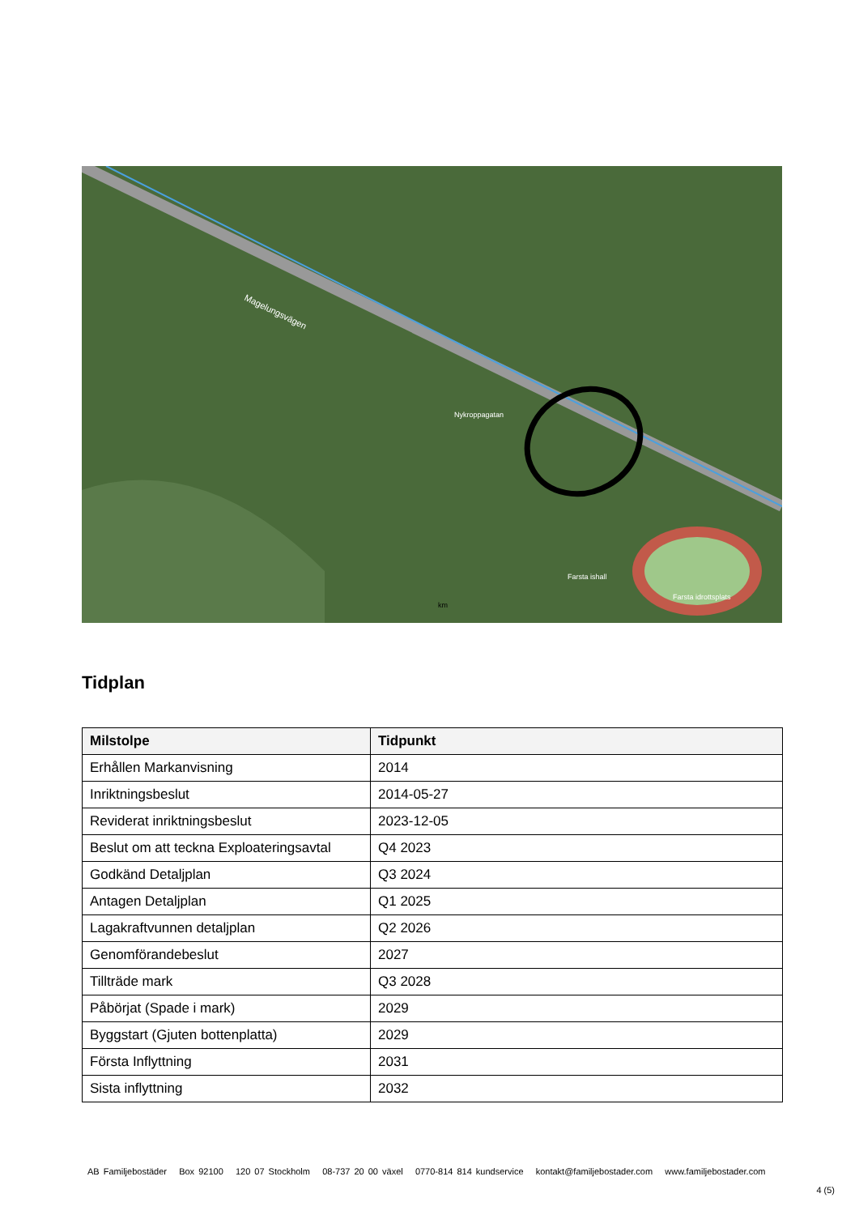Magelungsvägen
Nykroppagatan
Farsta ishall
Farsta idrottsplats
km
Tidplan
| Milstolpe | Tidpunkt |
| --- | --- |
| Erhållen Markanvisning | 2014 |
| Inriktningsbeslut | 2014-05-27 |
| Reviderat inriktningsbeslut | 2023-12-05 |
| Beslut om att teckna Exploateringsavtal | Q4 2023 |
| Godkänd Detaljplan | Q3 2024 |
| Antagen Detaljplan | Q1 2025 |
| Lagakraftvunnen detaljplan | Q2 2026 |
| Genomförandebeslut | 2027 |
| Tillträde mark | Q3 2028 |
| Påbörjat (Spade i mark) | 2029 |
| Byggstart (Gjuten bottenplatta) | 2029 |
| Första Inflyttning | 2031 |
| Sista inflyttning | 2032 |
AB Familjebostäder Box 92100 120 07 Stockholm 08-737 20 00 växel 0770-814 814 kundservice kontakt@familjebostader.com www.familjebostader.com
4 (5)